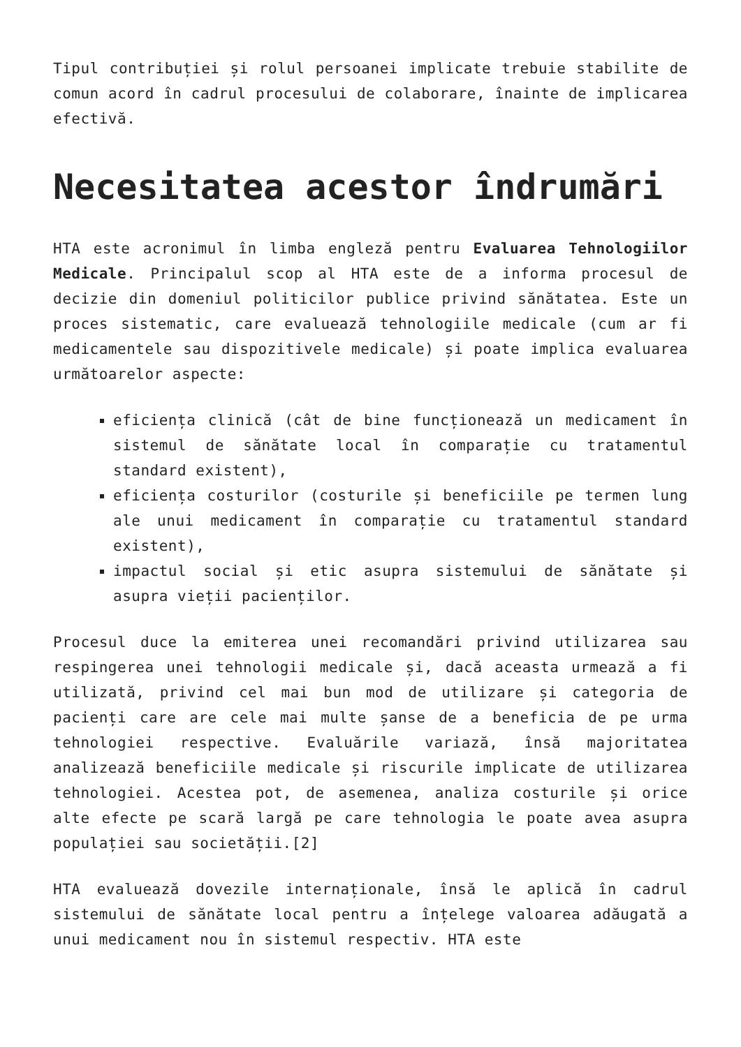Tipul contribuției și rolul persoanei implicate trebuie stabilite de comun acord în cadrul procesului de colaborare, înainte de implicarea efectivă.
Necesitatea acestor îndrumări
HTA este acronimul în limba engleză pentru Evaluarea Tehnologiilor Medicale. Principalul scop al HTA este de a informa procesul de decizie din domeniul politicilor publice privind sănătatea. Este un proces sistematic, care evaluează tehnologiile medicale (cum ar fi medicamentele sau dispozitivele medicale) și poate implica evaluarea următoarelor aspecte:
eficiența clinică (cât de bine funcționează un medicament în sistemul de sănătate local în comparație cu tratamentul standard existent),
eficiența costurilor (costurile și beneficiile pe termen lung ale unui medicament în comparație cu tratamentul standard existent),
impactul social și etic asupra sistemului de sănătate și asupra vieții pacienților.
Procesul duce la emiterea unei recomandări privind utilizarea sau respingerea unei tehnologii medicale și, dacă aceasta urmează a fi utilizată, privind cel mai bun mod de utilizare și categoria de pacienți care are cele mai multe șanse de a beneficia de pe urma tehnologiei respective. Evaluările variază, însă majoritatea analizează beneficiile medicale și riscurile implicate de utilizarea tehnologiei. Acestea pot, de asemenea, analiza costurile și orice alte efecte pe scară largă pe care tehnologia le poate avea asupra populației sau societății.[2]
HTA evaluează dovezile internaționale, însă le aplică în cadrul sistemului de sănătate local pentru a înțelege valoarea adăugată a unui medicament nou în sistemul respectiv. HTA este